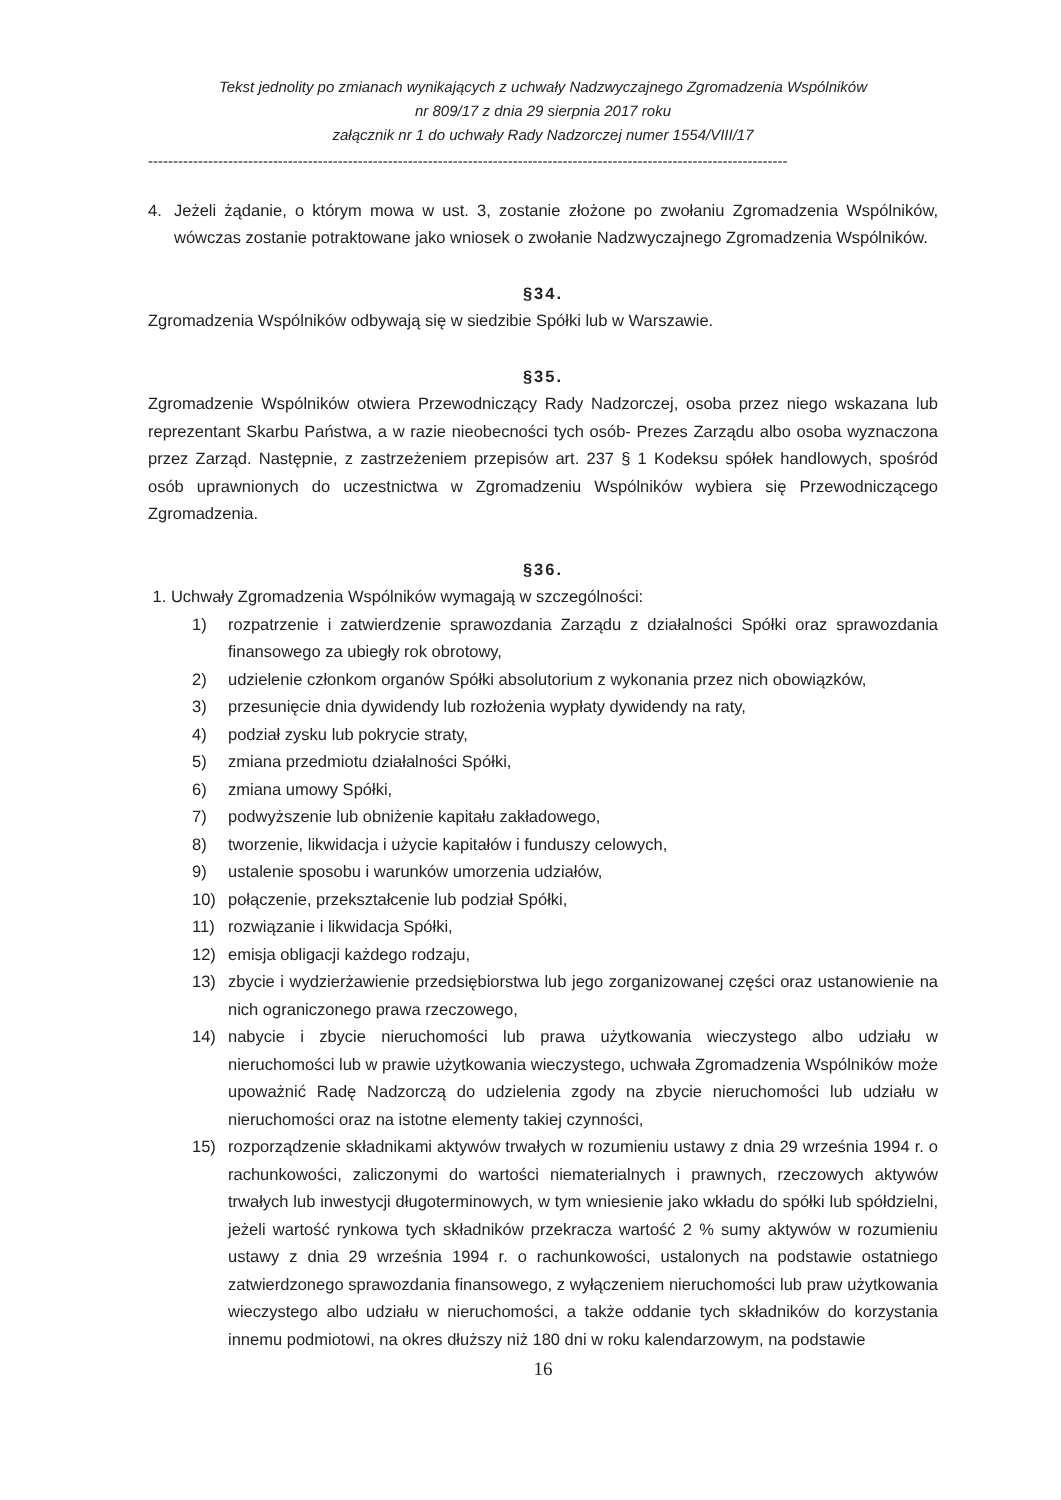Tekst jednolity po zmianach wynikających z uchwały Nadzwyczajnego Zgromadzenia Wspólników
nr 809/17 z dnia 29 sierpnia 2017 roku
załącznik nr 1 do uchwały Rady Nadzorczej numer 1554/VIII/17
--------------------------------------------------------------------------------------------------------------------------------
4. Jeżeli żądanie, o którym mowa w ust. 3, zostanie złożone po zwołaniu Zgromadzenia Wspólników, wówczas zostanie potraktowane jako wniosek o zwołanie Nadzwyczajnego Zgromadzenia Wspólników.
§34.
Zgromadzenia Wspólników odbywają się w siedzibie Spółki lub w Warszawie.
§35.
Zgromadzenie Wspólników otwiera Przewodniczący Rady Nadzorczej, osoba przez niego wskazana lub reprezentant Skarbu Państwa, a w razie nieobecności tych osób- Prezes Zarządu albo osoba wyznaczona przez Zarząd. Następnie, z zastrzeżeniem przepisów art. 237 § 1 Kodeksu spółek handlowych, spośród osób uprawnionych do uczestnictwa w Zgromadzeniu Wspólników wybiera się Przewodniczącego Zgromadzenia.
§36.
1. Uchwały Zgromadzenia Wspólników wymagają w szczególności:
1) rozpatrzenie i zatwierdzenie sprawozdania Zarządu z działalności Spółki oraz sprawozdania finansowego za ubiegły rok obrotowy,
2) udzielenie członkom organów Spółki absolutorium z wykonania przez nich obowiązków,
3) przesunięcie dnia dywidendy lub rozłożenia wypłaty dywidendy na raty,
4) podział zysku lub pokrycie straty,
5) zmiana przedmiotu działalności Spółki,
6) zmiana umowy Spółki,
7) podwyższenie lub obniżenie kapitału zakładowego,
8) tworzenie, likwidacja i użycie kapitałów i funduszy celowych,
9) ustalenie sposobu i warunków umorzenia udziałów,
10) połączenie, przekształcenie lub podział Spółki,
11) rozwiązanie i likwidacja Spółki,
12) emisja obligacji każdego rodzaju,
13) zbycie i wydzierżawienie przedsiębiorstwa lub jego zorganizowanej części oraz ustanowienie na nich ograniczonego prawa rzeczowego,
14) nabycie i zbycie nieruchomości lub prawa użytkowania wieczystego albo udziału w nieruchomości lub w prawie użytkowania wieczystego, uchwała Zgromadzenia Wspólników może upoważnić Radę Nadzorczą do udzielenia zgody na zbycie nieruchomości lub udziału w nieruchomości oraz na istotne elementy takiej czynności,
15) rozporządzenie składnikami aktywów trwałych w rozumieniu ustawy z dnia 29 września 1994 r. o rachunkowości, zaliczonymi do wartości niematerialnych i prawnych, rzeczowych aktywów trwałych lub inwestycji długoterminowych, w tym wniesienie jako wkładu do spółki lub spółdzielni, jeżeli wartość rynkowa tych składników przekracza wartość 2 % sumy aktywów w rozumieniu ustawy z dnia 29 września 1994 r. o rachunkowości, ustalonych na podstawie ostatniego zatwierdzonego sprawozdania finansowego, z wyłączeniem nieruchomości lub praw użytkowania wieczystego albo udziału w nieruchomości, a także oddanie tych składników do korzystania innemu podmiotowi, na okres dłuższy niż 180 dni w roku kalendarzowym, na podstawie
16